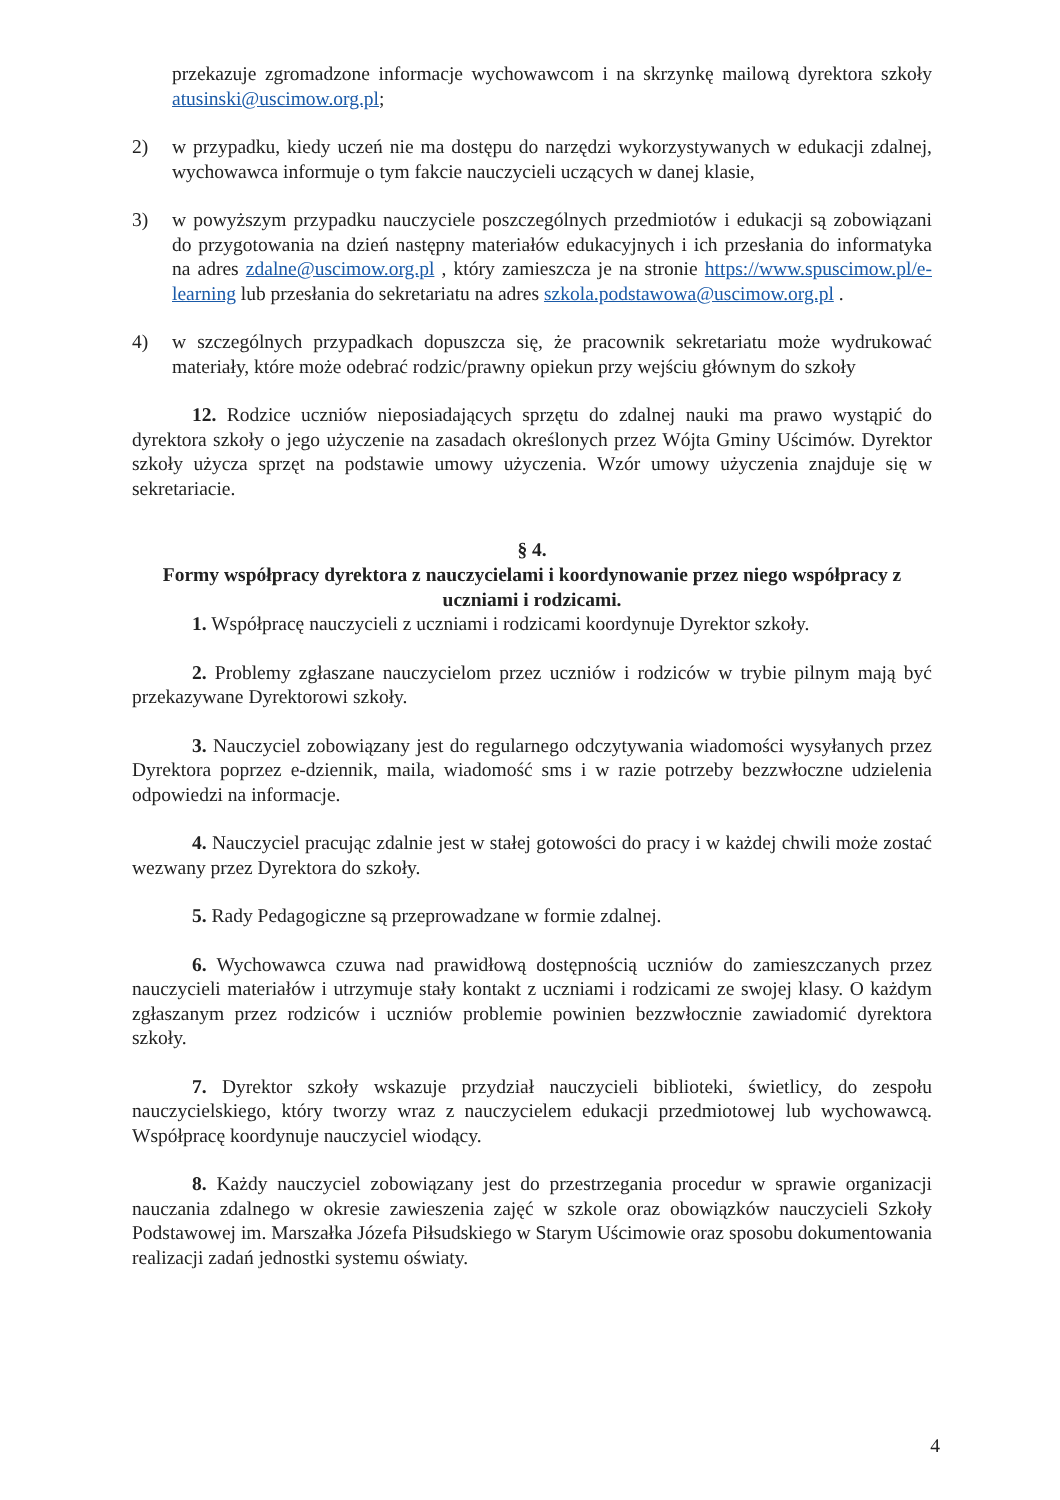przekazuje zgromadzone informacje wychowawcom i na skrzynkę mailową dyrektora szkoły atusinski@uscimow.org.pl;
2) w przypadku, kiedy uczeń nie ma dostępu do narzędzi wykorzystywanych w edukacji zdalnej, wychowawca informuje o tym fakcie nauczycieli uczących w danej klasie,
3) w powyższym przypadku nauczyciele poszczególnych przedmiotów i edukacji są zobowiązani do przygotowania na dzień następny materiałów edukacyjnych i ich przesłania do informatyka na adres zdalne@uscimow.org.pl , który zamieszcza je na stronie https://www.spuscimow.pl/e-learning lub przesłania do sekretariatu na adres szkola.podstawowa@uscimow.org.pl .
4) w szczególnych przypadkach dopuszcza się, że pracownik sekretariatu może wydrukować materiały, które może odebrać rodzic/prawny opiekun przy wejściu głównym do szkoły
12. Rodzice uczniów nieposiadających sprzętu do zdalnej nauki ma prawo wystąpić do dyrektora szkoły o jego użyczenie na zasadach określonych przez Wójta Gminy Uścimów. Dyrektor szkoły użycza sprzęt na podstawie umowy użyczenia. Wzór umowy użyczenia znajduje się w sekretariacie.
§ 4.
Formy współpracy dyrektora z nauczycielami i koordynowanie przez niego współpracy z uczniami i rodzicami.
1. Współpracę nauczycieli z uczniami i rodzicami koordynuje Dyrektor szkoły.
2. Problemy zgłaszane nauczycielom przez uczniów i rodziców w trybie pilnym mają być przekazywane Dyrektorowi szkoły.
3. Nauczyciel zobowiązany jest do regularnego odczytywania wiadomości wysyłanych przez Dyrektora poprzez e-dziennik, maila, wiadomość sms i w razie potrzeby bezzwłoczne udzielenia odpowiedzi na informacje.
4. Nauczyciel pracując zdalnie jest w stałej gotowości do pracy i w każdej chwili może zostać wezwany przez Dyrektora do szkoły.
5. Rady Pedagogiczne są przeprowadzane w formie zdalnej.
6. Wychowawca czuwa nad prawidłową dostępnością uczniów do zamieszczanych przez nauczycieli materiałów i utrzymuje stały kontakt z uczniami i rodzicami ze swojej klasy. O każdym zgłaszanym przez rodziców i uczniów problemie powinien bezzwłocznie zawiadomić dyrektora szkoły.
7. Dyrektor szkoły wskazuje przydział nauczycieli biblioteki, świetlicy, do zespołu nauczycielskiego, który tworzy wraz z nauczycielem edukacji przedmiotowej lub wychowawcą. Współpracę koordynuje nauczyciel wiodący.
8. Każdy nauczyciel zobowiązany jest do przestrzegania procedur w sprawie organizacji nauczania zdalnego w okresie zawieszenia zajęć w szkole oraz obowiązków nauczycieli Szkoły Podstawowej im. Marszałka Józefa Piłsudskiego w Starym Uścimowie oraz sposobu dokumentowania realizacji zadań jednostki systemu oświaty.
4